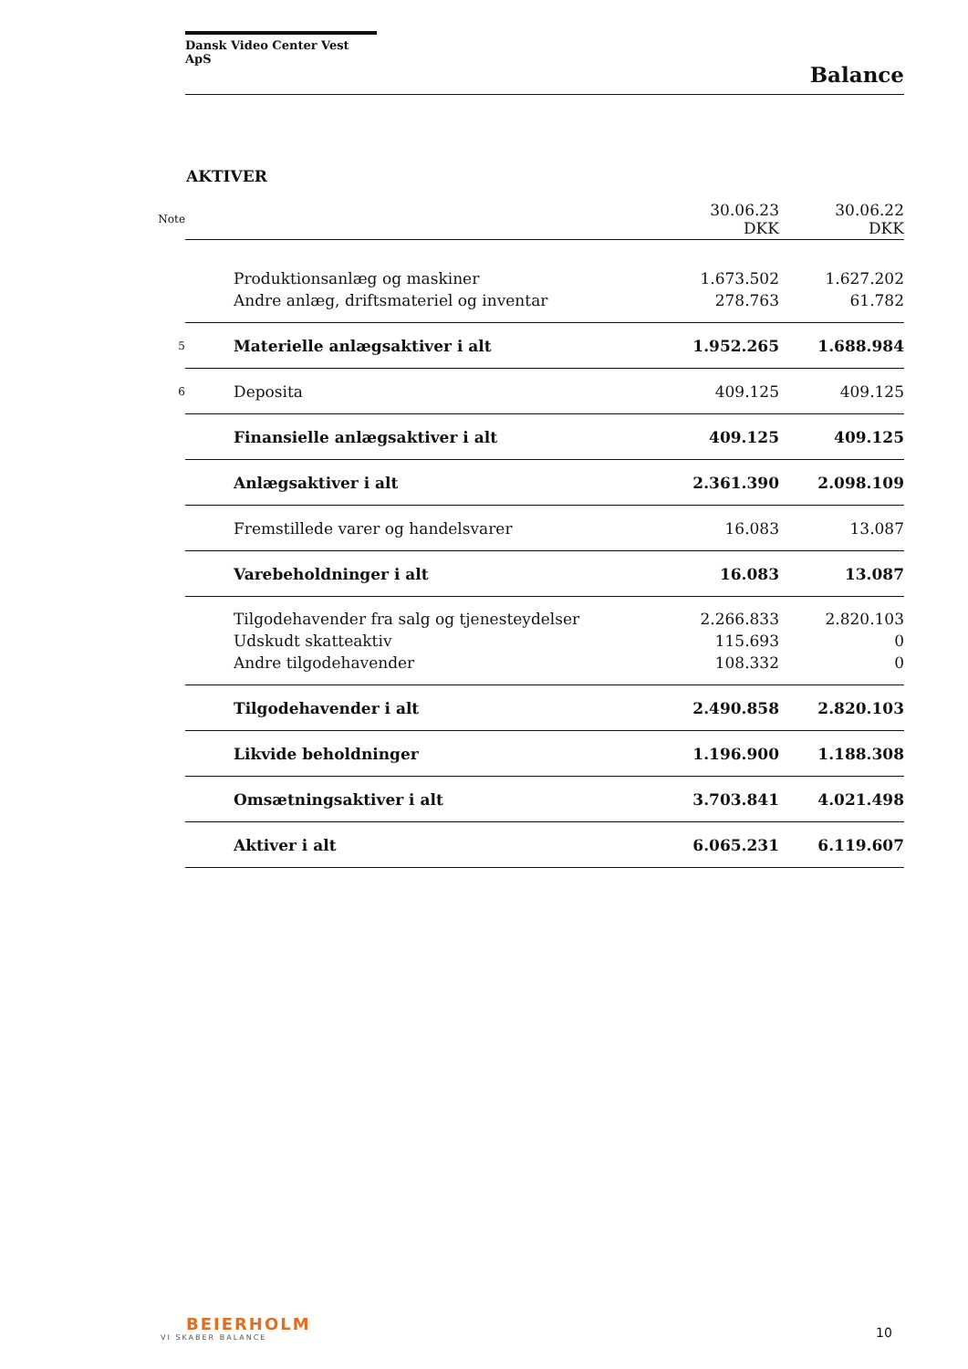Dansk Video Center Vest ApS
Balance
AKTIVER
| Note | | 30.06.23 DKK | 30.06.22 DKK |
| | Produktionsanlæg og maskiner | 1.673.502 | 1.627.202 |
| | Andre anlæg, driftsmateriel og inventar | 278.763 | 61.782 |
| 5 | Materielle anlægsaktiver i alt | 1.952.265 | 1.688.984 |
| 6 | Deposita | 409.125 | 409.125 |
| | Finansielle anlægsaktiver i alt | 409.125 | 409.125 |
| | Anlægsaktiver i alt | 2.361.390 | 2.098.109 |
| | Fremstillede varer og handelsvarer | 16.083 | 13.087 |
| | Varebeholdninger i alt | 16.083 | 13.087 |
| | Tilgodehavender fra salg og tjenesteydelser | 2.266.833 | 2.820.103 |
| | Udskudt skatteaktiv | 115.693 | 0 |
| | Andre tilgodehavender | 108.332 | 0 |
| | Tilgodehavender i alt | 2.490.858 | 2.820.103 |
| | Likvide beholdninger | 1.196.900 | 1.188.308 |
| | Omsætningsaktiver i alt | 3.703.841 | 4.021.498 |
| | Aktiver i alt | 6.065.231 | 6.119.607 |
BEIERHOLM
VI SKABER BALANCE
10